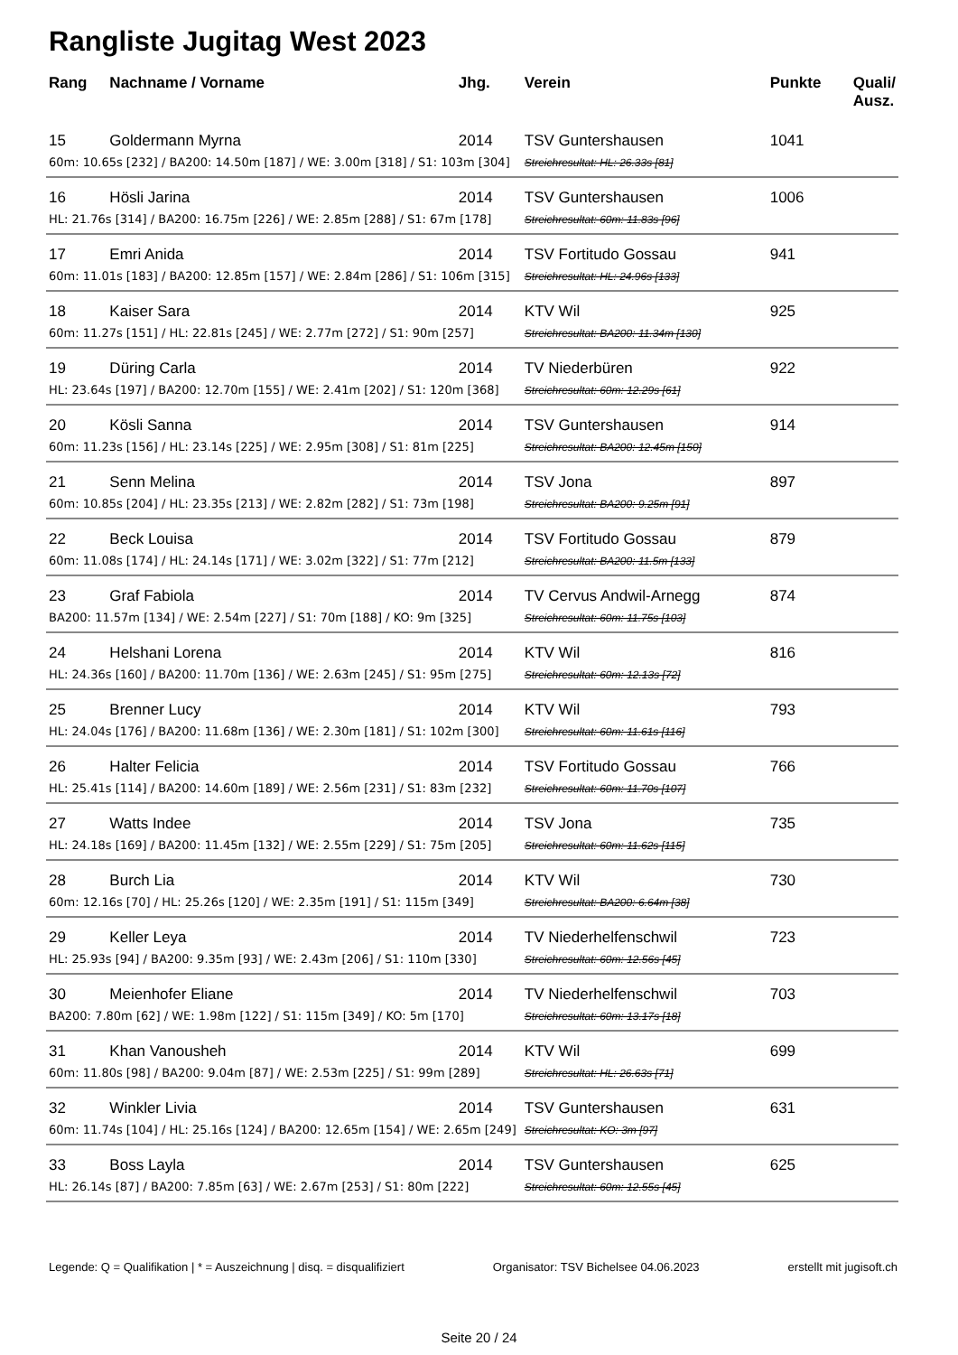Rangliste Jugitag West 2023
| Rang | Nachname / Vorname | Jhg. | Verein | Punkte | Quali/ Ausz. |
| --- | --- | --- | --- | --- | --- |
| 15 | Goldermann Myrna | 2014 | TSV Guntershausen | 1041 | |
| 60m: 10.65s [232] / BA200: 14.50m [187] / WE: 3.00m [318] / S1: 103m [304] | | | Streichresultat: HL: 26.33s [81] | | |
| 16 | Hösli Jarina | 2014 | TSV Guntershausen | 1006 | |
| HL: 21.76s [314] / BA200: 16.75m [226] / WE: 2.85m [288] / S1: 67m [178] | | | Streichresultat: 60m: 11.83s [96] | | |
| 17 | Emri Anida | 2014 | TSV Fortitudo Gossau | 941 | |
| 60m: 11.01s [183] / BA200: 12.85m [157] / WE: 2.84m [286] / S1: 106m [315] | | | Streichresultat: HL: 24.96s [133] | | |
| 18 | Kaiser Sara | 2014 | KTV Wil | 925 | |
| 60m: 11.27s [151] / HL: 22.81s [245] / WE: 2.77m [272] / S1: 90m [257] | | | Streichresultat: BA200: 11.34m [130] | | |
| 19 | Düring Carla | 2014 | TV Niederbüren | 922 | |
| HL: 23.64s [197] / BA200: 12.70m [155] / WE: 2.41m [202] / S1: 120m [368] | | | Streichresultat: 60m: 12.29s [61] | | |
| 20 | Kösli Sanna | 2014 | TSV Guntershausen | 914 | |
| 60m: 11.23s [156] / HL: 23.14s [225] / WE: 2.95m [308] / S1: 81m [225] | | | Streichresultat: BA200: 12.45m [150] | | |
| 21 | Senn Melina | 2014 | TSV Jona | 897 | |
| 60m: 10.85s [204] / HL: 23.35s [213] / WE: 2.82m [282] / S1: 73m [198] | | | Streichresultat: BA200: 9.25m [91] | | |
| 22 | Beck Louisa | 2014 | TSV Fortitudo Gossau | 879 | |
| 60m: 11.08s [174] / HL: 24.14s [171] / WE: 3.02m [322] / S1: 77m [212] | | | Streichresultat: BA200: 11.5m [133] | | |
| 23 | Graf Fabiola | 2014 | TV Cervus Andwil-Arnegg | 874 | |
| BA200: 11.57m [134] / WE: 2.54m [227] / S1: 70m [188] / KO: 9m [325] | | | Streichresultat: 60m: 11.75s [103] | | |
| 24 | Helshani Lorena | 2014 | KTV Wil | 816 | |
| HL: 24.36s [160] / BA200: 11.70m [136] / WE: 2.63m [245] / S1: 95m [275] | | | Streichresultat: 60m: 12.13s [72] | | |
| 25 | Brenner Lucy | 2014 | KTV Wil | 793 | |
| HL: 24.04s [176] / BA200: 11.68m [136] / WE: 2.30m [181] / S1: 102m [300] | | | Streichresultat: 60m: 11.61s [116] | | |
| 26 | Halter Felicia | 2014 | TSV Fortitudo Gossau | 766 | |
| HL: 25.41s [114] / BA200: 14.60m [189] / WE: 2.56m [231] / S1: 83m [232] | | | Streichresultat: 60m: 11.70s [107] | | |
| 27 | Watts Indee | 2014 | TSV Jona | 735 | |
| HL: 24.18s [169] / BA200: 11.45m [132] / WE: 2.55m [229] / S1: 75m [205] | | | Streichresultat: 60m: 11.62s [115] | | |
| 28 | Burch Lia | 2014 | KTV Wil | 730 | |
| 60m: 12.16s [70] / HL: 25.26s [120] / WE: 2.35m [191] / S1: 115m [349] | | | Streichresultat: BA200: 6.64m [38] | | |
| 29 | Keller Leya | 2014 | TV Niederhelfenschwil | 723 | |
| HL: 25.93s [94] / BA200: 9.35m [93] / WE: 2.43m [206] / S1: 110m [330] | | | Streichresultat: 60m: 12.56s [45] | | |
| 30 | Meienhofer Eliane | 2014 | TV Niederhelfenschwil | 703 | |
| BA200: 7.80m [62] / WE: 1.98m [122] / S1: 115m [349] / KO: 5m [170] | | | Streichresultat: 60m: 13.17s [18] | | |
| 31 | Khan Vanousheh | 2014 | KTV Wil | 699 | |
| 60m: 11.80s [98] / BA200: 9.04m [87] / WE: 2.53m [225] / S1: 99m [289] | | | Streichresultat: HL: 26.63s [71] | | |
| 32 | Winkler Livia | 2014 | TSV Guntershausen | 631 | |
| 60m: 11.74s [104] / HL: 25.16s [124] / BA200: 12.65m [154] / WE: 2.65m [249] | | | Streichresultat: KO: 3m [97] | | |
| 33 | Boss Layla | 2014 | TSV Guntershausen | 625 | |
| HL: 26.14s [87] / BA200: 7.85m [63] / WE: 2.67m [253] / S1: 80m [222] | | | Streichresultat: 60m: 12.55s [45] | | |
Legende: Q = Qualifikation | * = Auszeichnung | disq. = disqualifiziert Organisator: TSV Bichelsee 04.06.2023 erstellt mit jugisoft.ch
Seite 20 / 24